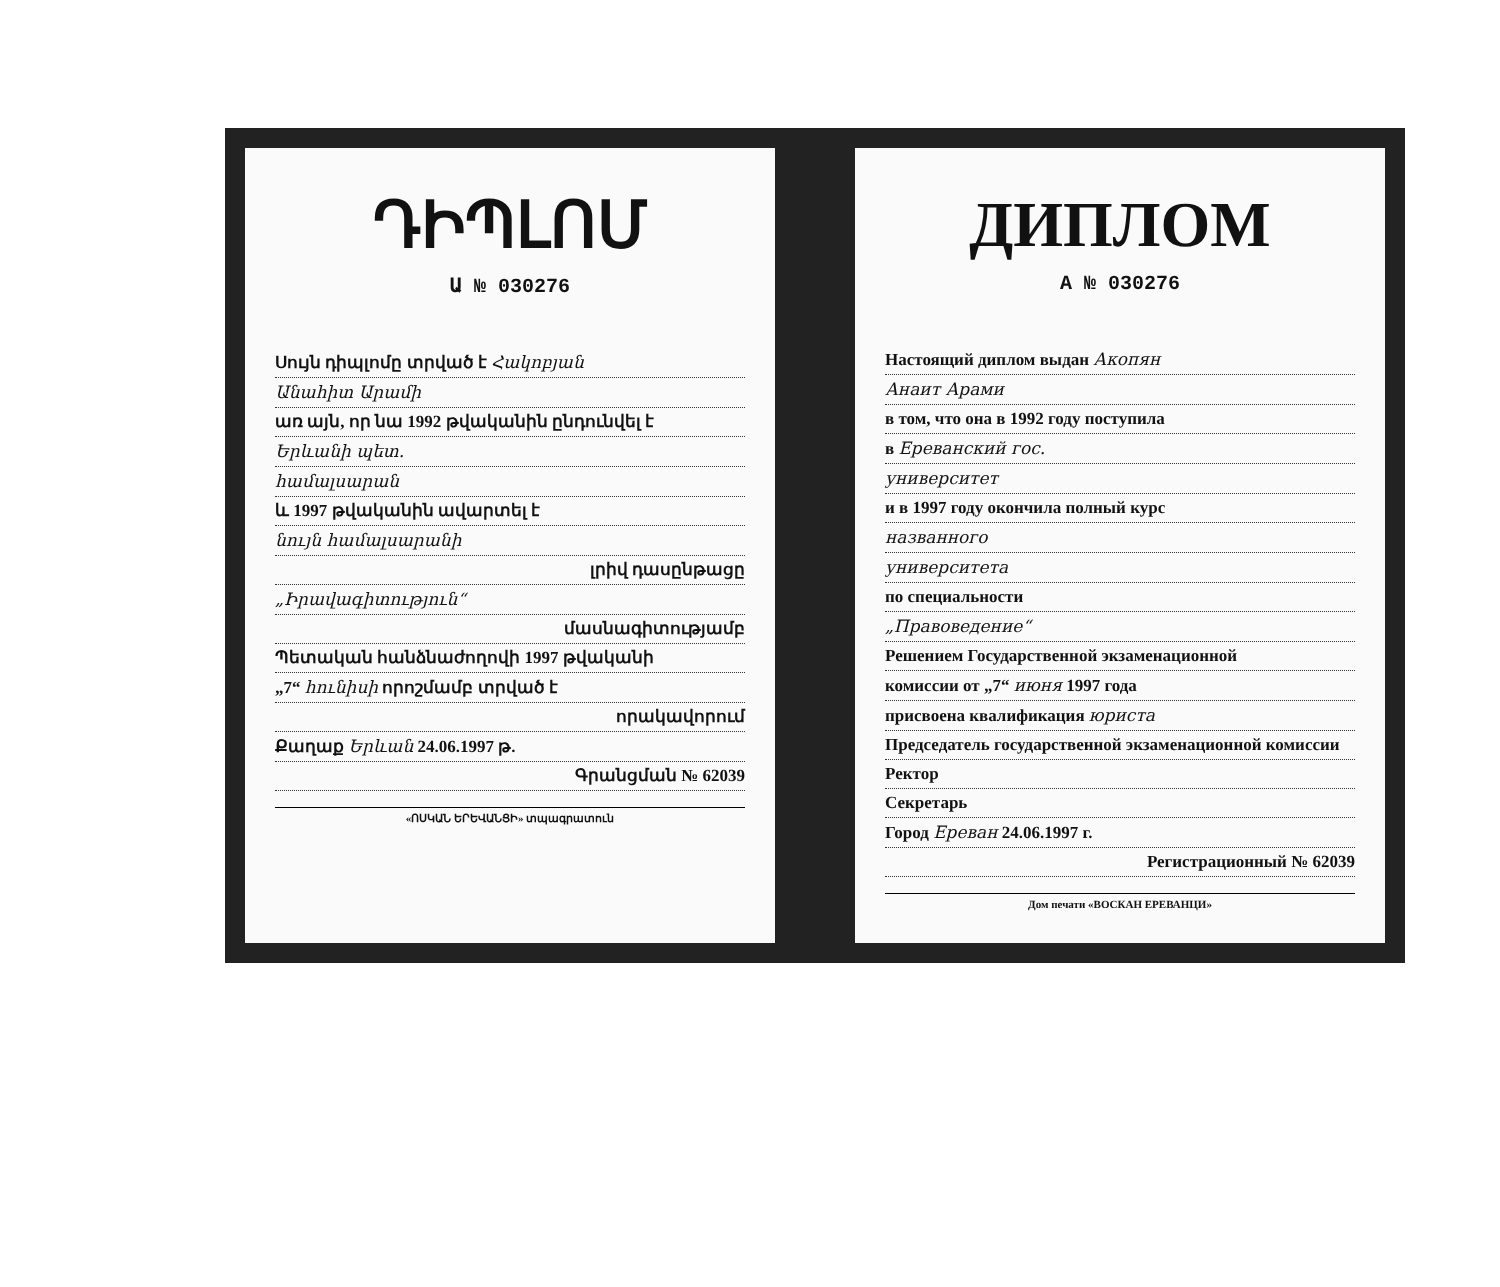ԴԻՊԼՈՄ
Ա № 030276
Սույն դիպլոմը տրված է Հակոբյան
Անահիտ Արամի
առ այն, որ նա 1992 թվականին ընդունվել է
Երևանի պետ.
համալսարան
և 1997 թվականին ավարտել է
նույն համալսարանի
լրիվ դասընթացը
„Իրավագիտություն“
մասնագիտությամբ
Պետական հանձնաժողովի 1997 թվականի
„7“ հունիսի որոշմամբ տրված է
որակավորում
Քաղաք Երևան 24.06.1997 թ.
Գրանցման № 62039
«ՈՍԿԱՆ ԵՐԵՎԱՆՑԻ» տպագրատուն
ДИПЛОМ
А № 030276
Настоящий диплом выдан Акопян
Анаит Арами
в том, что она в 1992 году поступила
в Ереванский гос.
университет
и в 1997 году окончила полный курс
названного
университета
по специальности
„Правоведение“
Решением Государственной экзаменационной
комиссии от „7“ июня 1997 года
присвоена квалификация юриста
Председатель государственной экзаменационной комиссии
Ректор
Секретарь
Город Ереван 24.06.1997 г.
Регистрационный № 62039
Дом печати «ВОСКАН ЕРЕВАНЦИ»